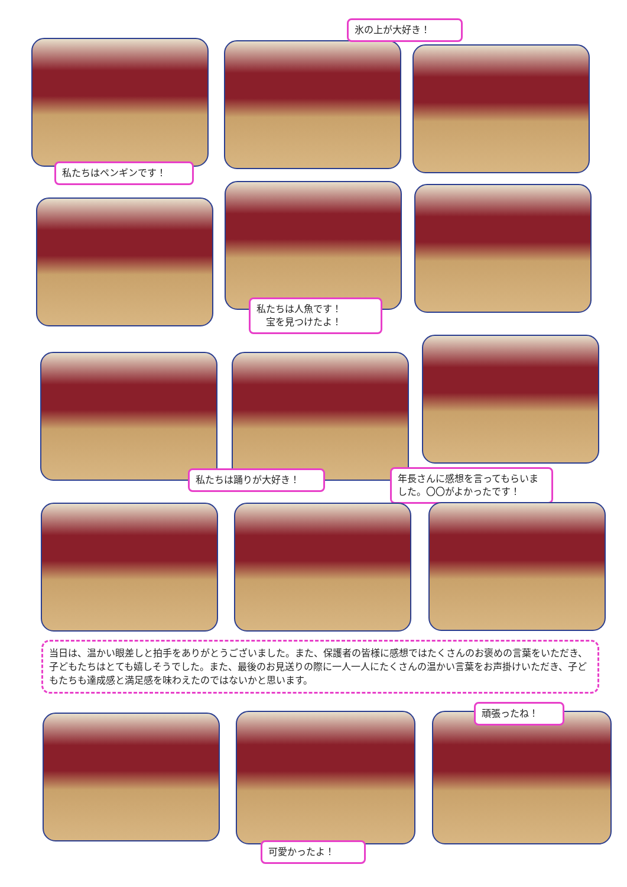氷の上が大好き！
私たちはペンギンです！
私たちは人魚です！
　宝を見つけたよ！
私たちは踊りが大好き！
年長さんに感想を言ってもらいました。〇〇がよかったです！
当日は、温かい眼差しと拍手をありがとうございました。また、保護者の皆様に感想ではたくさんのお褒めの言葉をいただき、子どもたちはとても嬉しそうでした。また、最後のお見送りの際に一人一人にたくさんの温かい言葉をお声掛けいただき、子どもたちも達成感と満足感を味わえたのではないかと思います。
頑張ったね！
可愛かったよ！